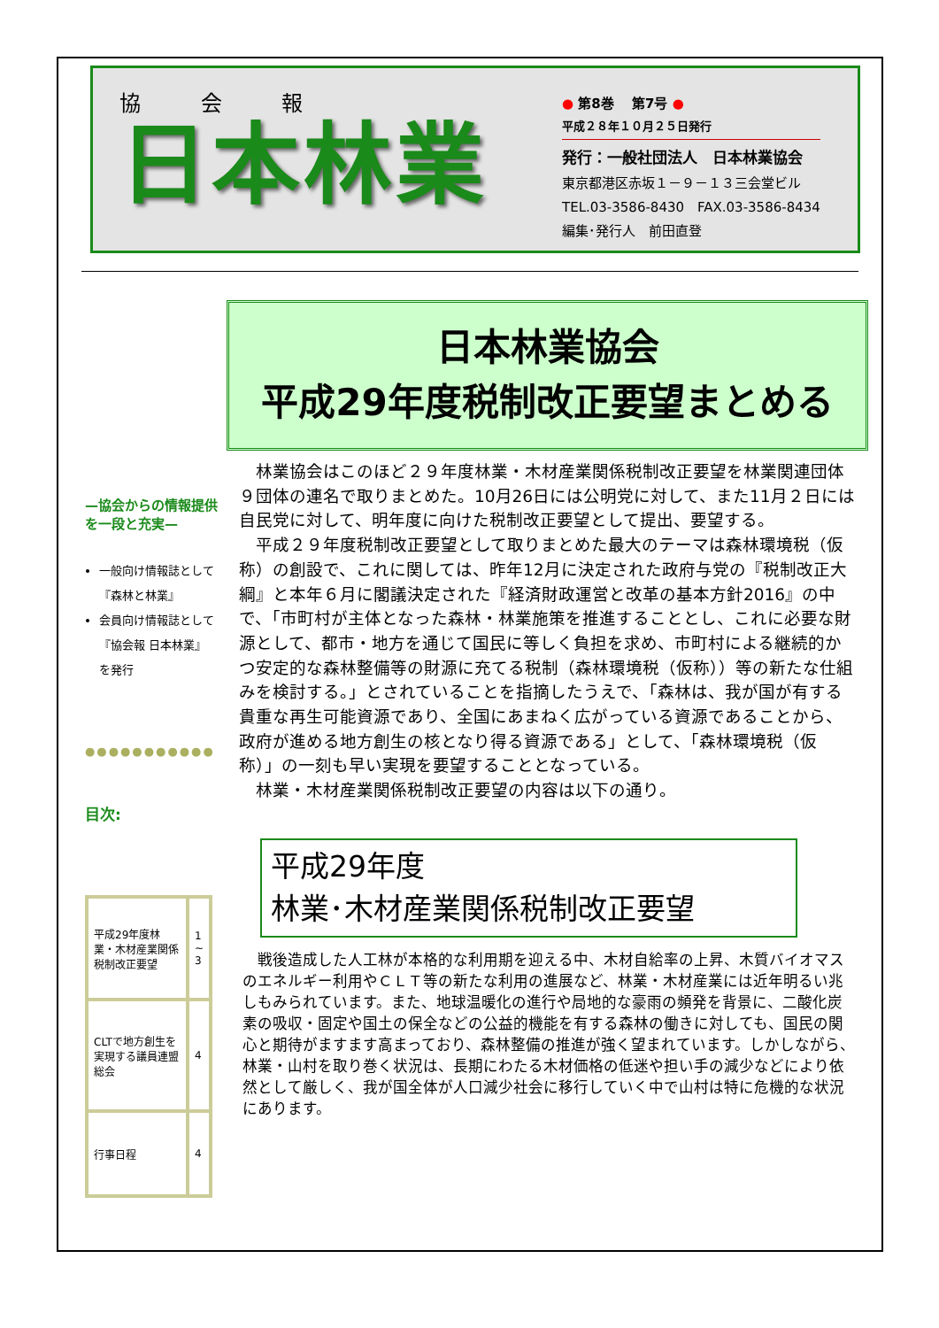協 会 報
日本林業
● 第8巻 　第7号 ●
平成２８年１０月２５日発行
発行：一般社団法人　日本林業協会
東京都港区赤坂１－９－１３三会堂ビル
TEL.03-3586-8430　FAX.03-3586-8434
編集･発行人　前田直登
—協会からの情報提供を一段と充実—
一般向け情報誌として『森林と林業』
会員向け情報誌として『協会報 日本林業』を発行
●●●●●●●●●●●
目次:
| 平成29年度林業・木材産業関係税制改正要望 | 1 ~ 3 |
| CLTで地方創生を実現する議員連盟総会 | 4 |
| 行事日程 | 4 |
日本林業協会
平成29年度税制改正要望まとめる
　林業協会はこのほど２９年度林業・木材産業関係税制改正要望を林業関連団体９団体の連名で取りまとめた。10月26日には公明党に対して、また11月２日には自民党に対して、明年度に向けた税制改正要望として提出、要望する。
　平成２９年度税制改正要望として取りまとめた最大のテーマは森林環境税（仮称）の創設で、これに関しては、昨年12月に決定された政府与党の『税制改正大綱』と本年６月に閣議決定された『経済財政運営と改革の基本方針2016』の中で、「市町村が主体となった森林・林業施策を推進することとし、これに必要な財源として、都市・地方を通じて国民に等しく負担を求め、市町村による継続的かつ安定的な森林整備等の財源に充てる税制（森林環境税（仮称））等の新たな仕組みを検討する。」とされていることを指摘したうえで、「森林は、我が国が有する貴重な再生可能資源であり、全国にあまねく広がっている資源であることから、政府が進める地方創生の核となり得る資源である」として、「森林環境税（仮称）」の一刻も早い実現を要望することとなっている。
　林業・木材産業関係税制改正要望の内容は以下の通り。
平成29年度
林業･木材産業関係税制改正要望
　戦後造成した人工林が本格的な利用期を迎える中、木材自給率の上昇、木質バイオマスのエネルギー利用やＣＬＴ等の新たな利用の進展など、林業・木材産業には近年明るい兆しもみられています。また、地球温暖化の進行や局地的な豪雨の頻発を背景に、二酸化炭素の吸収・固定や国土の保全などの公益的機能を有する森林の働きに対しても、国民の関心と期待がますます高まっており、森林整備の推進が強く望まれています。しかしながら、林業・山村を取り巻く状況は、長期にわたる木材価格の低迷や担い手の減少などにより依然として厳しく、我が国全体が人口減少社会に移行していく中で山村は特に危機的な状況にあります。